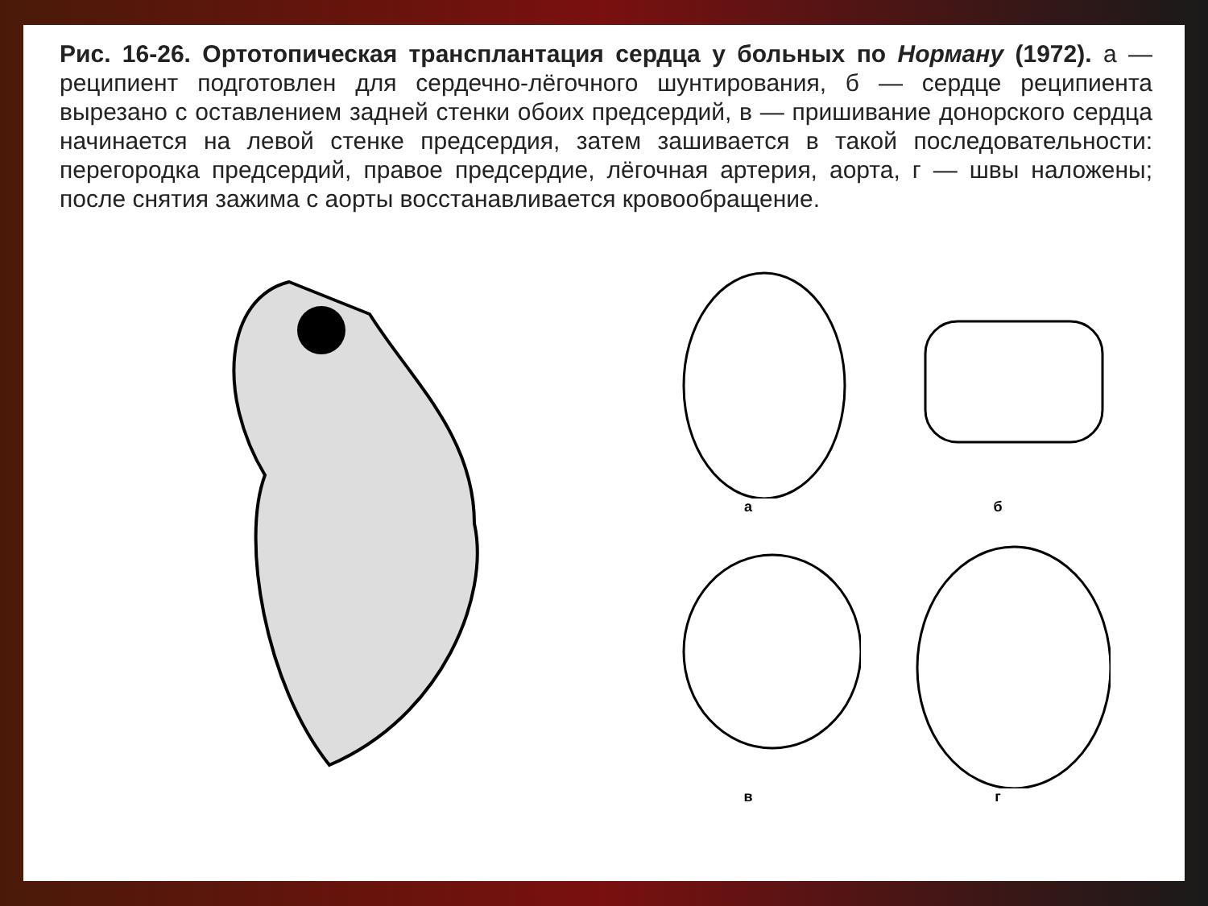Рис. 16-26. Ортотопическая трансплантация сердца у больных по Норману (1972). а — реципиент подготовлен для сердечно-лёгочного шунтирования, б — сердце реципиента вырезано с оставлением задней стенки обоих предсердий, в — пришивание донорского сердца начинается на левой стенке предсердия, затем зашивается в такой последовательности: перегородка предсердий, правое предсердие, лёгочная артерия, аорта, г — швы наложены; после снятия зажима с аорты восстанавливается кровообращение.
а
б
в
г